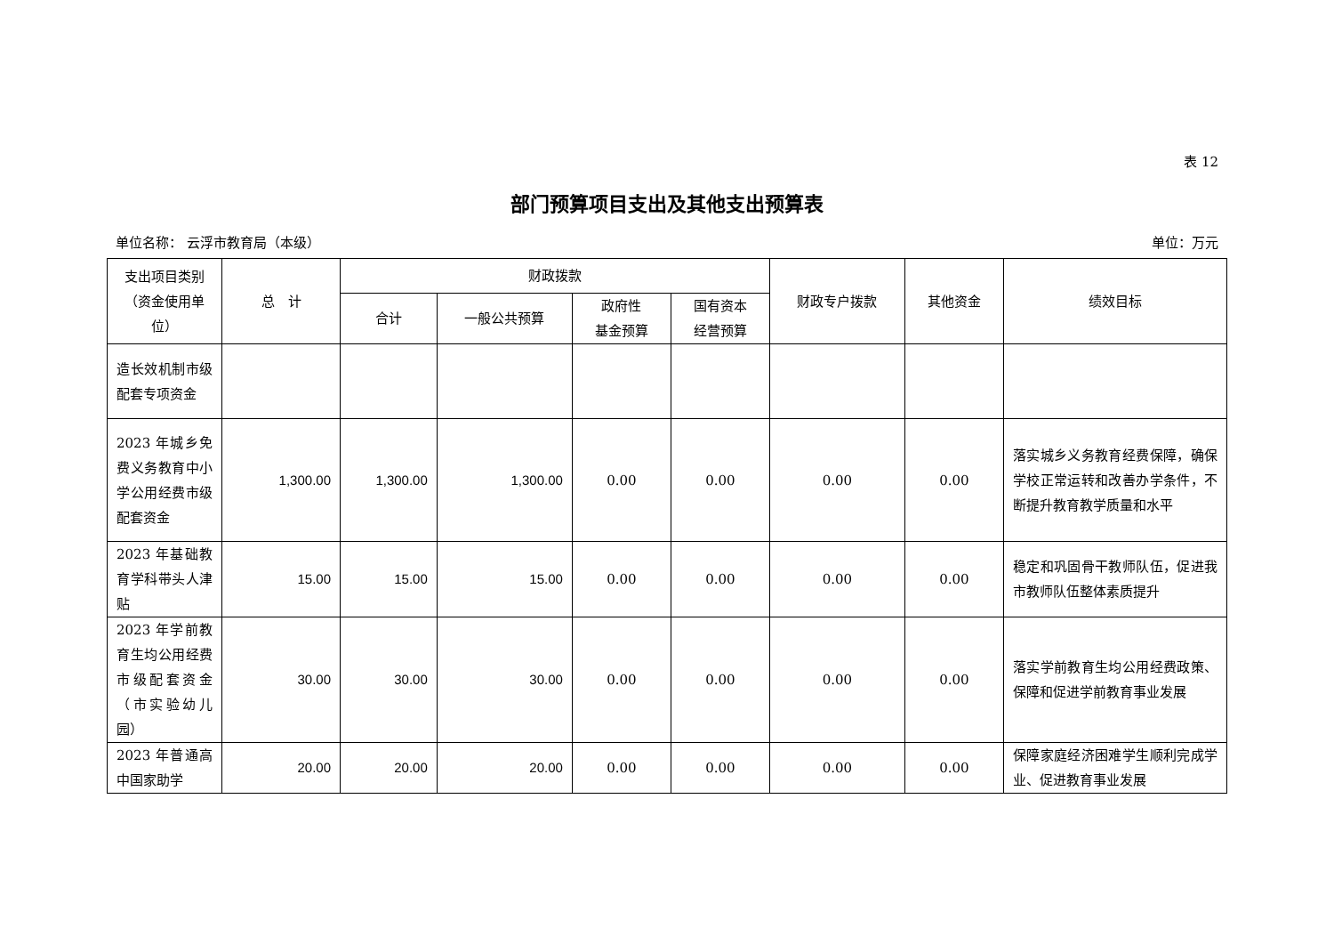表 12
部门预算项目支出及其他支出预算表
单位名称： 云浮市教育局（本级） 单位：万元
| 支出项目类别（资金使用单位） | 总 计 | 财政拨款 | | | | 财政专户拨款 | 其他资金 | 绩效目标 |
| --- | --- | --- | --- | --- | --- | --- | --- | --- |
| | | 合计 | 一般公共预算 | 政府性 基金预算 | 国有资本 经营预算 | | | |
| 造长效机制市级配套专项资金 | | | | | | | | |
| 2023 年城乡免费义务教育中小学公用经费市级配套资金 | 1,300.00 | 1,300.00 | 1,300.00 | 0.00 | 0.00 | 0.00 | 0.00 | 落实城乡义务教育经费保障，确保学校正常运转和改善办学条件，不断提升教育教学质量和水平 |
| 2023 年基础教育学科带头人津贴 | 15.00 | 15.00 | 15.00 | 0.00 | 0.00 | 0.00 | 0.00 | 稳定和巩固骨干教师队伍，促进我市教师队伍整体素质提升 |
| 2023 年学前教育生均公用经费市级配套资金（市实验幼儿园） | 30.00 | 30.00 | 30.00 | 0.00 | 0.00 | 0.00 | 0.00 | 落实学前教育生均公用经费政策、保障和促进学前教育事业发展 |
| 2023 年普通高中国家助学 | 20.00 | 20.00 | 20.00 | 0.00 | 0.00 | 0.00 | 0.00 | 保障家庭经济困难学生顺利完成学业、促进教育事业发展 |